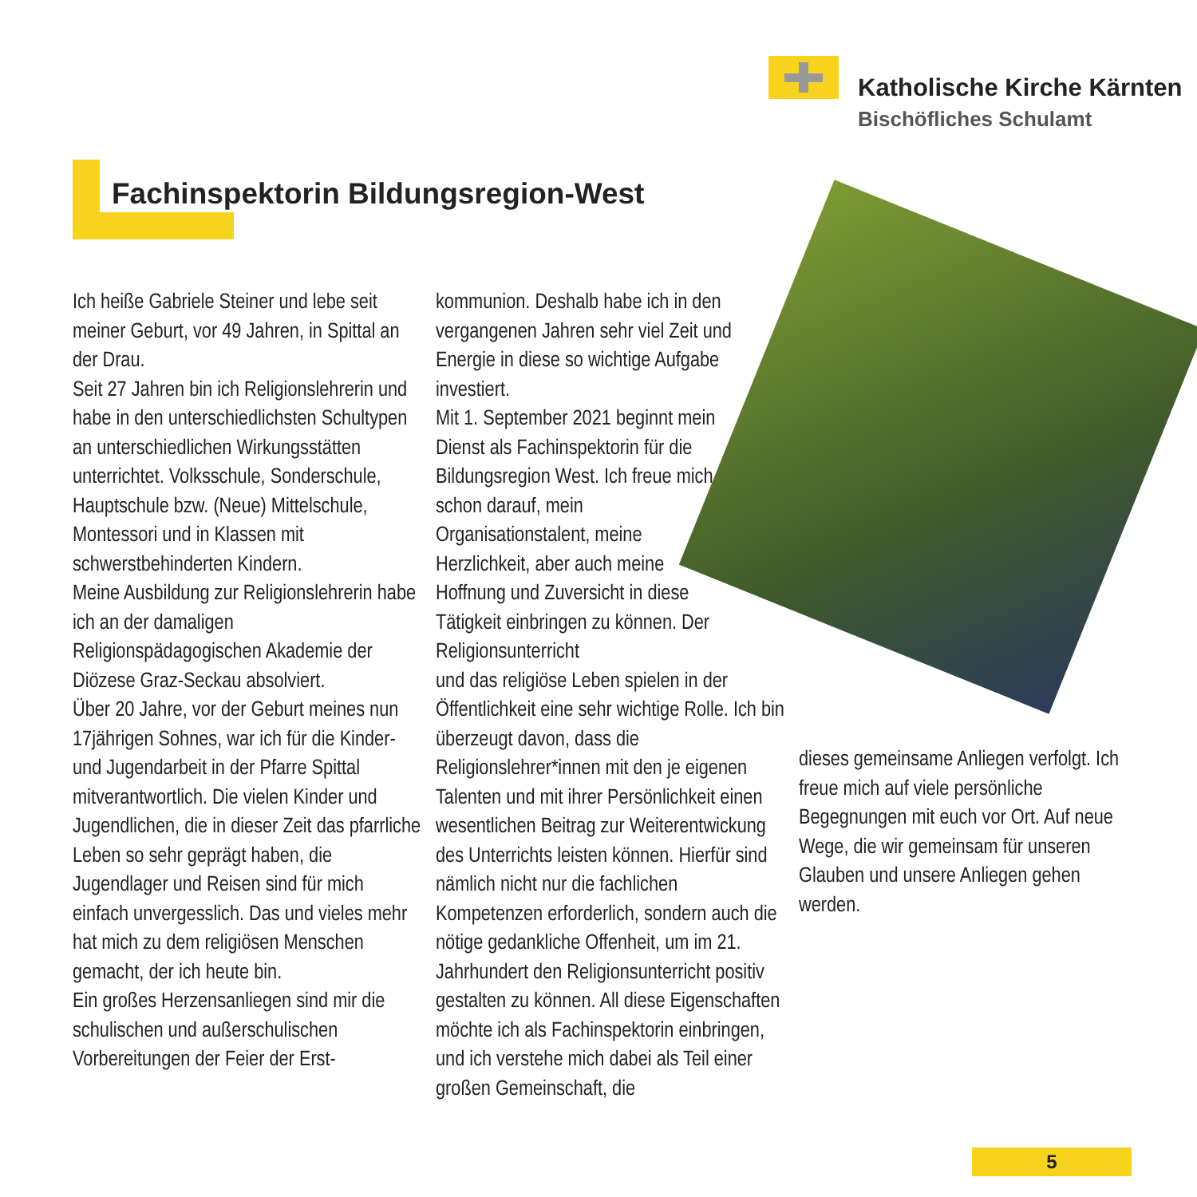Katholische Kirche Kärnten
Bischöfliches Schulamt
Fachinspektorin Bildungsregion-West
Ich heiße Gabriele Steiner und lebe seit meiner Geburt, vor 49 Jahren, in Spittal an der Drau.
Seit 27 Jahren bin ich Religionslehrerin und habe in den unterschiedlichsten Schultypen an unterschiedlichen Wirkungsstätten unterrichtet. Volksschule, Sonderschule, Hauptschule bzw. (Neue) Mittelschule, Montessori und in Klassen mit schwerstbehinderten Kindern.
Meine Ausbildung zur Religionslehrerin habe ich an der damaligen Religionspädagogischen Akademie der Diözese Graz-Seckau absolviert.
Über 20 Jahre, vor der Geburt meines nun 17jährigen Sohnes, war ich für die Kinder- und Jugendarbeit in der Pfarre Spittal mitverantwortlich. Die vielen Kinder und Jugendlichen, die in dieser Zeit das pfarrliche Leben so sehr geprägt haben, die Jugendlager und Reisen sind für mich einfach unvergesslich. Das und vieles mehr hat mich zu dem religiösen Menschen gemacht, der ich heute bin.
Ein großes Herzensanliegen sind mir die schulischen und außerschulischen Vorbereitungen der Feier der Erst-
kommunion. Deshalb habe ich in den vergangenen Jahren sehr viel Zeit und Energie in diese so wichtige Aufgabe investiert.
Mit 1. September 2021 beginnt mein Dienst als Fachinspektorin für die Bildungsregion West. Ich freue mich schon darauf, mein Organisationstalent, meine Herzlichkeit, aber auch meine Hoffnung und Zuversicht in diese Tätigkeit einbringen zu können. Der Religionsunterricht
und das religiöse Leben spielen in der Öffentlichkeit eine sehr wichtige Rolle. Ich bin überzeugt davon, dass die Religionslehrer*innen mit den je eigenen Talenten und mit ihrer Persönlichkeit einen wesentlichen Beitrag zur Weiterentwickung des Unterrichts leisten können. Hierfür sind nämlich nicht nur die fachlichen Kompetenzen erforderlich, sondern auch die nötige gedankliche Offenheit, um im 21. Jahrhundert den Religionsunterricht positiv gestalten zu können. All diese Eigenschaften möchte ich als Fachinspektorin einbringen, und ich verstehe mich dabei als Teil einer großen Gemeinschaft, die
dieses gemeinsame Anliegen verfolgt. Ich freue mich auf viele persönliche Begegnungen mit euch vor Ort. Auf neue Wege, die wir gemeinsam für unseren Glauben und unsere Anliegen gehen werden.
5